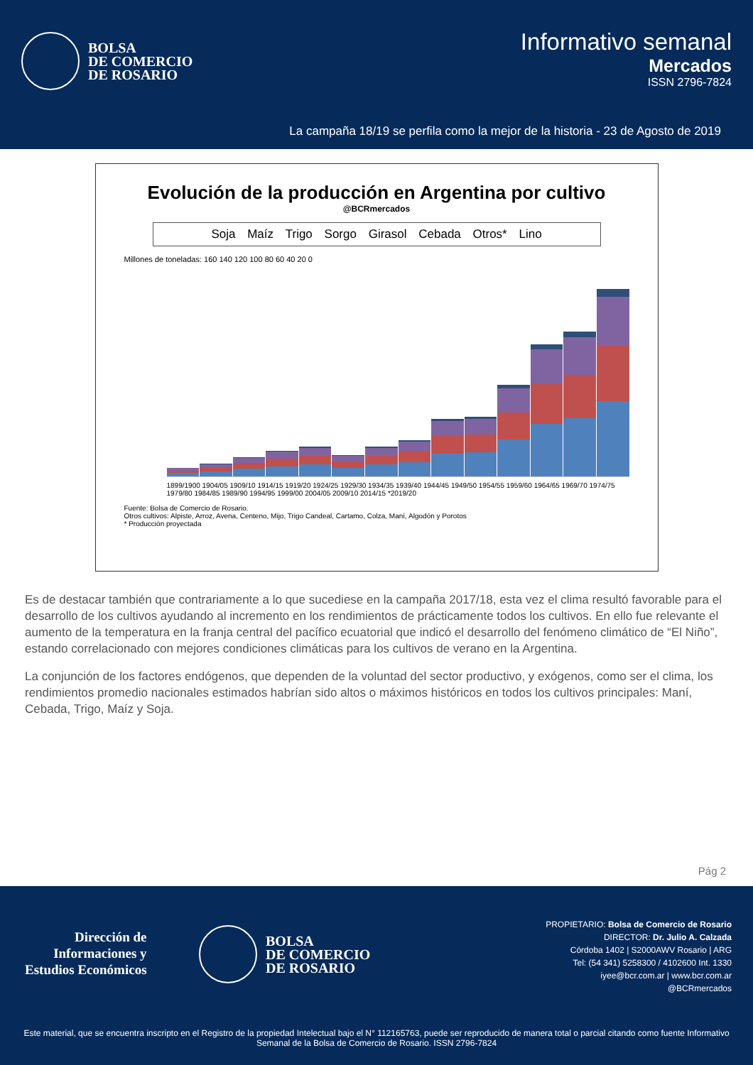BOLSA
DE COMERCIO
DE ROSARIO
Informativo semanal
Mercados
ISSN 2796-7824
La campaña 18/19 se perfila como la mejor de la historia - 23 de Agosto de 2019
Evolución de la producción en Argentina por cultivo
@BCRmercados
Soja Maíz Trigo Sorgo Girasol Cebada Otros* Lino
Millones de toneladas: 160 140 120 100 80 60 40 20 0
1899/1900 1904/05 1909/10 1914/15 1919/20 1924/25 1929/30 1934/35 1939/40 1944/45 1949/50 1954/55 1959/60 1964/65 1969/70 1974/75 1979/80 1984/85 1989/90 1994/95 1999/00 2004/05 2009/10 2014/15 *2019/20
Fuente: Bolsa de Comercio de Rosario.
Otros cultivos: Alpiste, Arroz, Avena, Centeno, Mijo, Trigo Candeal, Cartamo, Colza, Maní, Algodón y Porotos
* Producción proyectada
Es de destacar también que contrariamente a lo que sucediese en la campaña 2017/18, esta vez el clima resultó favorable para el desarrollo de los cultivos ayudando al incremento en los rendimientos de prácticamente todos los cultivos. En ello fue relevante el aumento de la temperatura en la franja central del pacífico ecuatorial que indicó el desarrollo del fenómeno climático de “El Niño”, estando correlacionado con mejores condiciones climáticas para los cultivos de verano en la Argentina.
La conjunción de los factores endógenos, que dependen de la voluntad del sector productivo, y exógenos, como ser el clima, los rendimientos promedio nacionales estimados habrían sido altos o máximos históricos en todos los cultivos principales: Maní, Cebada, Trigo, Maíz y Soja.
Pág 2
Dirección de
Informaciones y
Estudios Económicos
BOLSA
DE COMERCIO
DE ROSARIO
PROPIETARIO: Bolsa de Comercio de Rosario
DIRECTOR: Dr. Julio A. Calzada
Córdoba 1402 | S2000AWV Rosario | ARG
Tel: (54 341) 5258300 / 4102600 Int. 1330
iyee@bcr.com.ar | www.bcr.com.ar
@BCRmercados
Este material, que se encuentra inscripto en el Registro de la propiedad Intelectual bajo el N° 112165763, puede ser reproducido de manera total o parcial citando como fuente Informativo Semanal de la Bolsa de Comercio de Rosario. ISSN 2796-7824